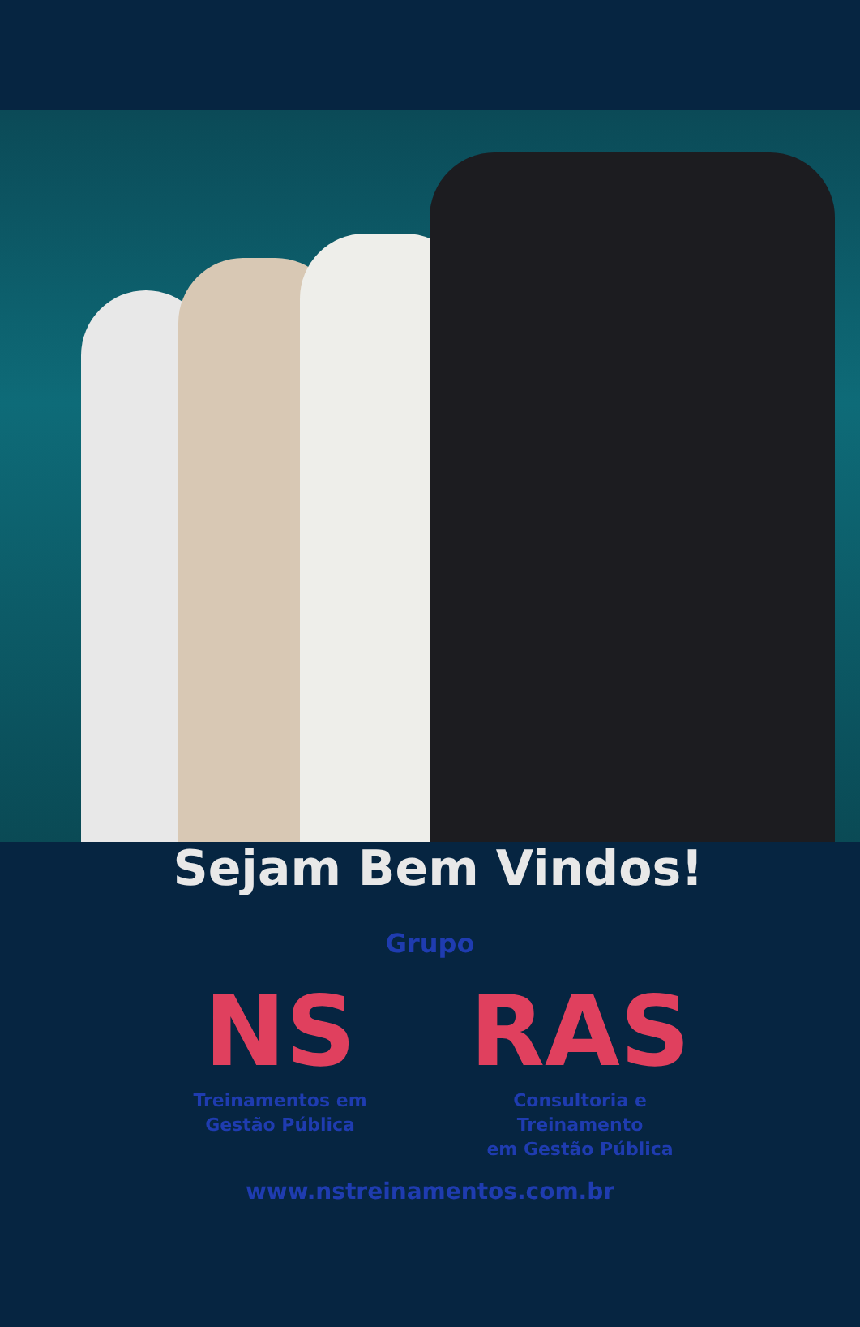Sejam Bem Vindos!
Grupo
NS
Treinamentos em
Gestão Pública
RAS
Consultoria e Treinamento
em Gestão Pública
www.nstreinamentos.com.br